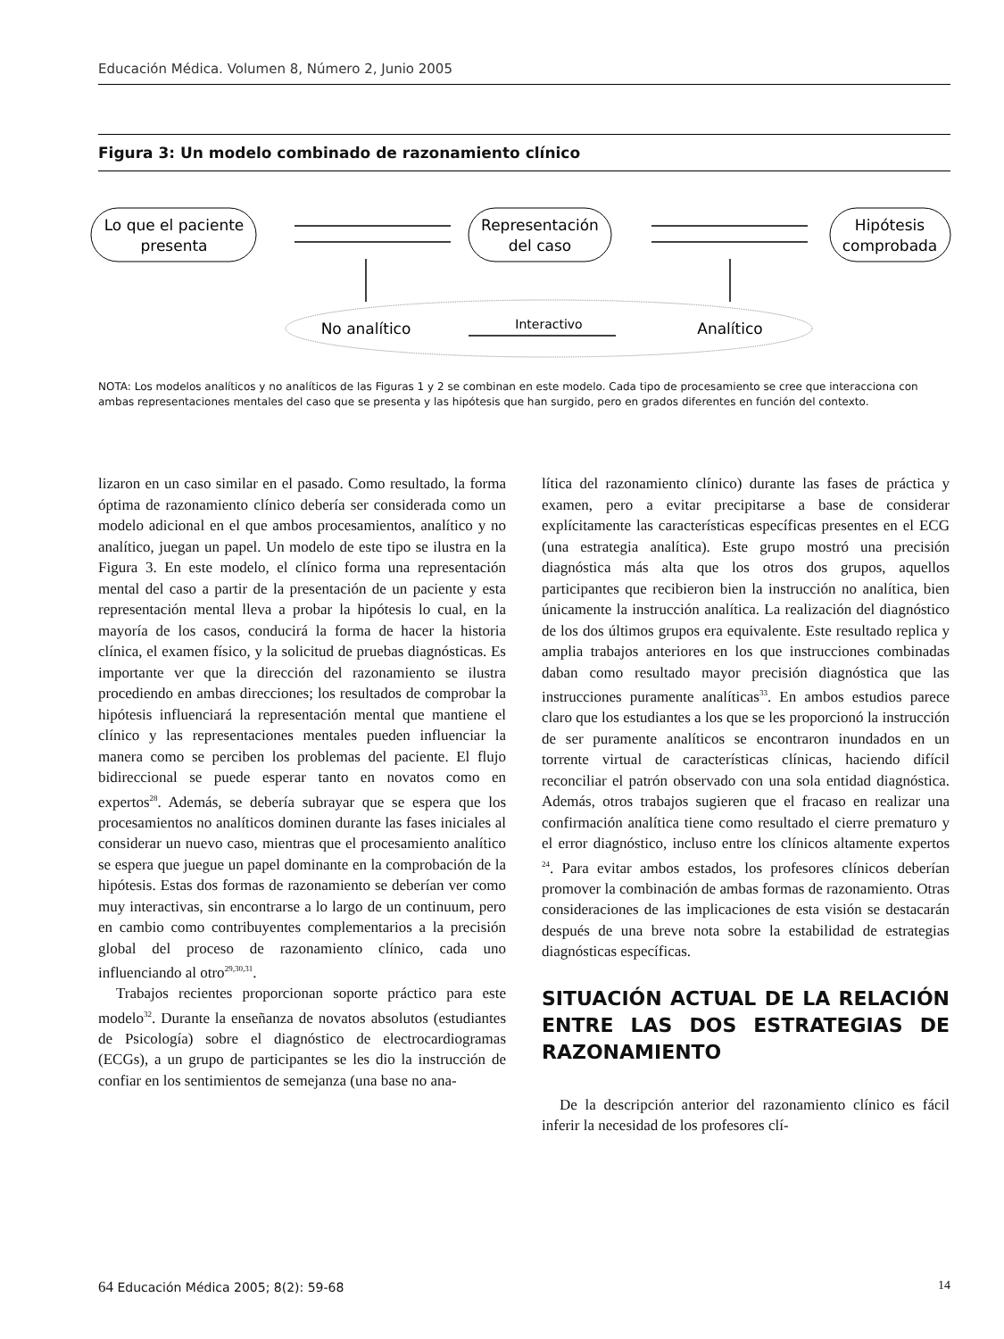Educación Médica. Volumen 8, Número 2, Junio 2005
Figura 3: Un modelo combinado de razonamiento clínico
Lo que el paciente
presenta
Representación
del caso
Hipótesis
comprobada
No analítico
Interactivo
Analítico
NOTA: Los modelos analíticos y no analíticos de las Figuras 1 y 2 se combinan en este modelo. Cada tipo de procesamiento se cree que interacciona con ambas representaciones mentales del caso que se presenta y las hipótesis que han surgido, pero en grados diferentes en función del contexto.
lizaron en un caso similar en el pasado. Como resultado, la forma óptima de razonamiento clínico debería ser considerada como un modelo adicional en el que ambos procesamientos, analítico y no analítico, juegan un papel. Un modelo de este tipo se ilustra en la Figura 3. En este modelo, el clínico forma una representación mental del caso a partir de la presentación de un paciente y esta representación mental lleva a probar la hipótesis lo cual, en la mayoría de los casos, conducirá la forma de hacer la historia clínica, el examen físico, y la solicitud de pruebas diagnósticas. Es importante ver que la dirección del razonamiento se ilustra procediendo en ambas direcciones; los resultados de comprobar la hipótesis influenciará la representación mental que mantiene el clínico y las representaciones mentales pueden influenciar la manera como se perciben los problemas del paciente. El flujo bidireccional se puede esperar tanto en novatos como en expertos<sup>28</sup>. Además, se debería subrayar que se espera que los procesamientos no analíticos dominen durante las fases iniciales al considerar un nuevo caso, mientras que el procesamiento analítico se espera que juegue un papel dominante en la comprobación de la hipótesis. Estas dos formas de razonamiento se deberían ver como muy interactivas, sin encontrarse a lo largo de un continuum, pero en cambio como contribuyentes complementarios a la precisión global del proceso de razonamiento clínico, cada uno influenciando al otro<sup>29,30,31</sup>.
Trabajos recientes proporcionan soporte práctico para este modelo<sup>32</sup>. Durante la enseñanza de novatos absolutos (estudiantes de Psicología) sobre el diagnóstico de electrocardiogramas (ECGs), a un grupo de participantes se les dio la instrucción de confiar en los sentimientos de semejanza (una base no ana-
lítica del razonamiento clínico) durante las fases de práctica y examen, pero a evitar precipitarse a base de considerar explícitamente las características específicas presentes en el ECG (una estrategia analítica). Este grupo mostró una precisión diagnóstica más alta que los otros dos grupos, aquellos participantes que recibieron bien la instrucción no analítica, bien únicamente la instrucción analítica. La realización del diagnóstico de los dos últimos grupos era equivalente. Este resultado replica y amplia trabajos anteriores en los que instrucciones combinadas daban como resultado mayor precisión diagnóstica que las instrucciones puramente analíticas<sup>33</sup>. En ambos estudios parece claro que los estudiantes a los que se les proporcionó la instrucción de ser puramente analíticos se encontraron inundados en un torrente virtual de características clínicas, haciendo difícil reconciliar el patrón observado con una sola entidad diagnóstica. Además, otros trabajos sugieren que el fracaso en realizar una confirmación analítica tiene como resultado el cierre prematuro y el error diagnóstico, incluso entre los clínicos altamente expertos <sup>24</sup>. Para evitar ambos estados, los profesores clínicos deberían promover la combinación de ambas formas de razonamiento. Otras consideraciones de las implicaciones de esta visión se destacarán después de una breve nota sobre la estabilidad de estrategias diagnósticas específicas.
SITUACIÓN ACTUAL DE LA RELACIÓN ENTRE LAS DOS ESTRATEGIAS DE RAZONAMIENTO
De la descripción anterior del razonamiento clínico es fácil inferir la necesidad de los profesores clí-
64 Educación Médica 2005; 8(2): 59-68 14